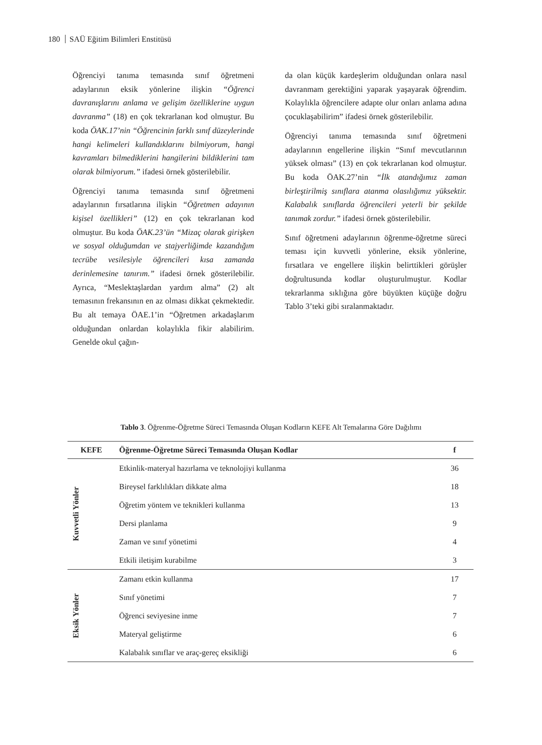180 SAÜ Eğitim Bilimleri Enstitüsü
Öğrenciyi tanıma temasında sınıf öğretmeni adaylarının eksik yönlerine ilişkin “Öğrenci davranışlarını anlama ve gelişim özelliklerine uygun davranma” (18) en çok tekrarlanan kod olmuştur. Bu koda ÖAK.17’nin “Öğrencinin farklı sınıf düzeylerinde hangi kelimeleri kullandıklarını bilmiyorum, hangi kavramları bilmediklerini hangilerini bildiklerini tam olarak bilmiyorum.” ifadesi örnek gösterilebilir.
Öğrenciyi tanıma temasında sınıf öğretmeni adaylarının fırsatlarına ilişkin “Öğretmen adayının kişisel özellikleri” (12) en çok tekrarlanan kod olmuştur. Bu koda ÖAK.23’ün “Mizaç olarak girişken ve sosyal olduğumdan ve stajyerliğimde kazandığım tecrübe vesilesiyle öğrencileri kısa zamanda derinlemesine tanırım.” ifadesi örnek gösterilebilir. Ayrıca, “Meslektaşlardan yardım alma” (2) alt temasının frekansının en az olması dikkat çekmektedir. Bu alt temaya ÖAE.1’in “Öğretmen arkadaşlarım olduğundan onlardan kolaylıkla fikir alabilirim. Genelde okul çağın-
da olan küçük kardeşlerim olduğundan onlara nasıl davranmam gerektiğini yaparak yaşayarak öğrendim. Kolaylıkla öğrencilere adapte olur onları anlama adına çocuklaşabilirim” ifadesi örnek gösterilebilir.
Öğrenciyi tanıma temasında sınıf öğretmeni adaylarının engellerine ilişkin “Sınıf mevcutlarının yüksek olması” (13) en çok tekrarlanan kod olmuştur. Bu koda ÖAK.27’nin “İlk atandığımız zaman birleştirilmiş sınıflara atanma olasılığımız yüksektir. Kalabalık sınıflarda öğrencileri yeterli bir şekilde tanımak zordur.” ifadesi örnek gösterilebilir.
Sınıf öğretmeni adaylarının öğrenme-öğretme süreci teması için kuvvetli yönlerine, eksik yönlerine, fırsatlara ve engellere ilişkin belirttikleri görüşler doğrultusunda kodlar oluşturulmuştur. Kodlar tekrarlanma sıklığına göre büyükten küçüğe doğru Tablo 3’teki gibi sıralanmaktadır.
Tablo 3. Öğrenme-Öğretme Süreci Temasında Oluşan Kodların KEFE Alt Temalarına Göre Dağılımı
| KEFE | Öğrenme-Öğretme Süreci Temasında Oluşan Kodlar | f |
| --- | --- | --- |
| Kuvvetli Yönler | Etkinlik-materyal hazırlama ve teknolojiyi kullanma | 36 |
| | Bireysel farklılıkları dikkate alma | 18 |
| | Öğretim yöntem ve teknikleri kullanma | 13 |
| | Dersi planlama | 9 |
| | Zaman ve sınıf yönetimi | 4 |
| | Etkili iletişim kurabilme | 3 |
| Eksik Yönler | Zamanı etkin kullanma | 17 |
| | Sınıf yönetimi | 7 |
| | Öğrenci seviyesine inme | 7 |
| | Materyal geliştirme | 6 |
| | Kalabalık sınıflar ve araç-gereç eksikliği | 6 |